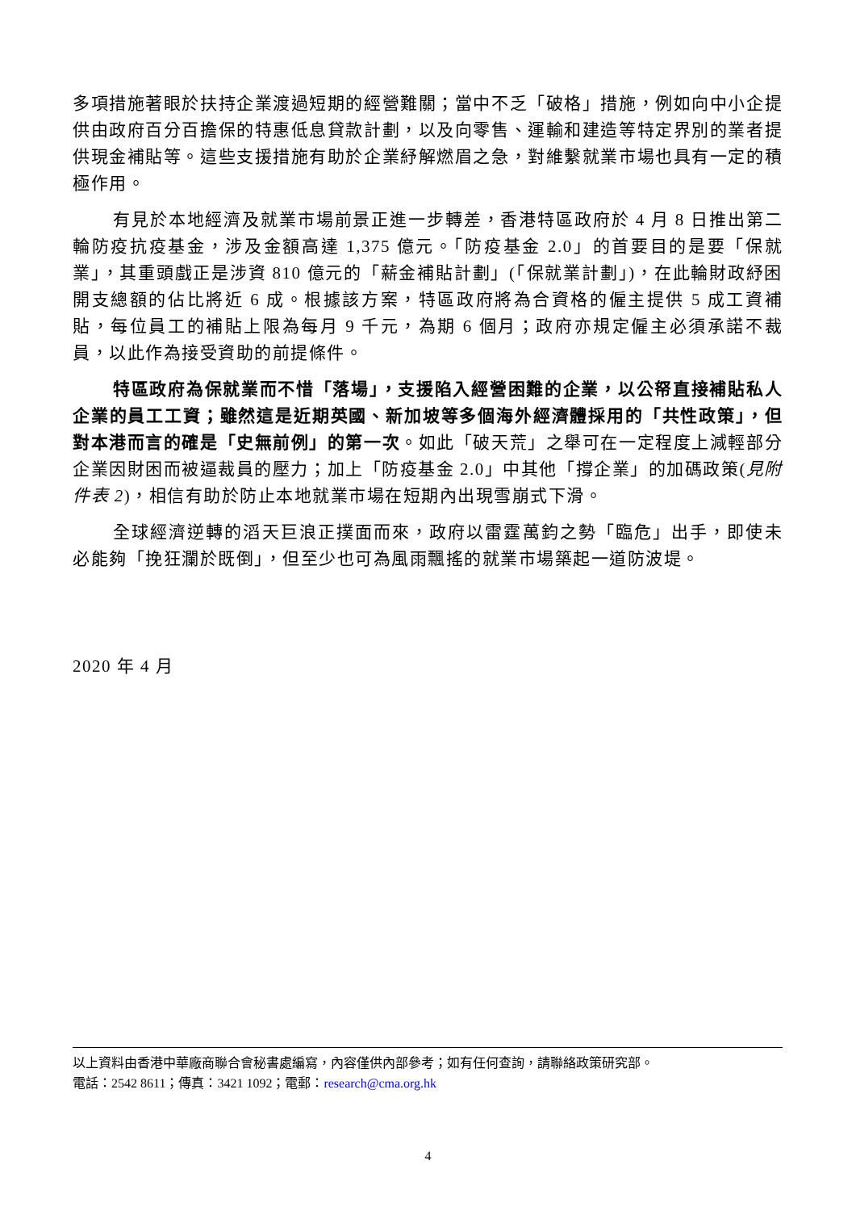多項措施著眼於扶持企業渡過短期的經營難關；當中不乏「破格」措施，例如向中小企提供由政府百分百擔保的特惠低息貸款計劃，以及向零售、運輸和建造等特定界別的業者提供現金補貼等。這些支援措施有助於企業紓解燃眉之急，對維繫就業市場也具有一定的積極作用。
有見於本地經濟及就業市場前景正進一步轉差，香港特區政府於 4 月 8 日推出第二輪防疫抗疫基金，涉及金額高達 1,375 億元。「防疫基金 2.0」的首要目的是要「保就業」，其重頭戲正是涉資 810 億元的「薪金補貼計劃」(「保就業計劃」)，在此輪財政紓困開支總額的佔比將近 6 成。根據該方案，特區政府將為合資格的僱主提供 5 成工資補貼，每位員工的補貼上限為每月 9 千元，為期 6 個月；政府亦規定僱主必須承諾不裁員，以此作為接受資助的前提條件。
特區政府為保就業而不惜「落場」，支援陷入經營困難的企業，以公帑直接補貼私人企業的員工工資；雖然這是近期英國、新加坡等多個海外經濟體採用的「共性政策」，但對本港而言的確是「史無前例」的第一次。如此「破天荒」之舉可在一定程度上減輕部分企業因財困而被逼裁員的壓力；加上「防疫基金 2.0」中其他「撐企業」的加碼政策(見附件表 2)，相信有助於防止本地就業市場在短期內出現雪崩式下滑。
全球經濟逆轉的滔天巨浪正撲面而來，政府以雷霆萬鈞之勢「臨危」出手，即使未必能夠「挽狂瀾於既倒」，但至少也可為風雨飄搖的就業市場築起一道防波堤。
2020 年 4 月
以上資料由香港中華廠商聯合會秘書處編寫，內容僅供內部參考；如有任何查詢，請聯絡政策研究部。
電話：2542 8611；傳真：3421 1092；電郵：research@cma.org.hk
4